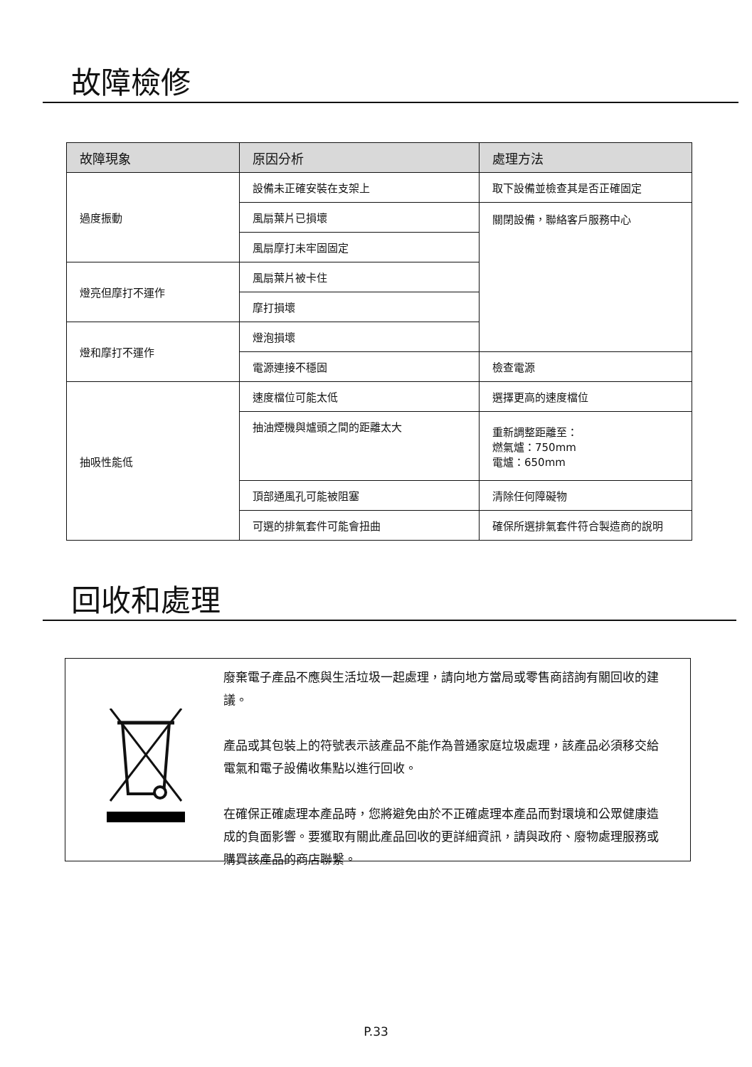故障檢修
| 故障現象 | 原因分析 | 處理方法 |
| --- | --- | --- |
| 過度振動 | 設備未正確安裝在支架上 | 取下設備並檢查其是否正確固定 |
| | 風扇葉片已損壞 | 關閉設備，聯絡客戶服務中心 |
| | 風扇摩打未牢固固定 | |
| 燈亮但摩打不運作 | 風扇葉片被卡住 | |
| | 摩打損壞 | |
| 燈和摩打不運作 | 燈泡損壞 | |
| | 電源連接不穩固 | 檢查電源 |
| 抽吸性能低 | 速度檔位可能太低 | 選擇更高的速度檔位 |
| | 抽油煙機與爐頭之間的距離太大 | 重新調整距離至： 燃氣爐：750mm 電爐：650mm |
| | 頂部通風孔可能被阻塞 | 清除任何障礙物 |
| | 可選的排氣套件可能會扭曲 | 確保所選排氣套件符合製造商的說明 |
回收和處理
廢棄電子產品不應與生活垃圾一起處理，請向地方當局或零售商諮詢有關回收的建議。
產品或其包裝上的符號表示該產品不能作為普通家庭垃圾處理，該產品必須移交給電氣和電子設備收集點以進行回收。
在確保正確處理本產品時，您將避免由於不正確處理本產品而對環境和公眾健康造成的負面影響。要獲取有關此產品回收的更詳細資訊，請與政府、廢物處理服務或購買該產品的商店聯繫。
P.33